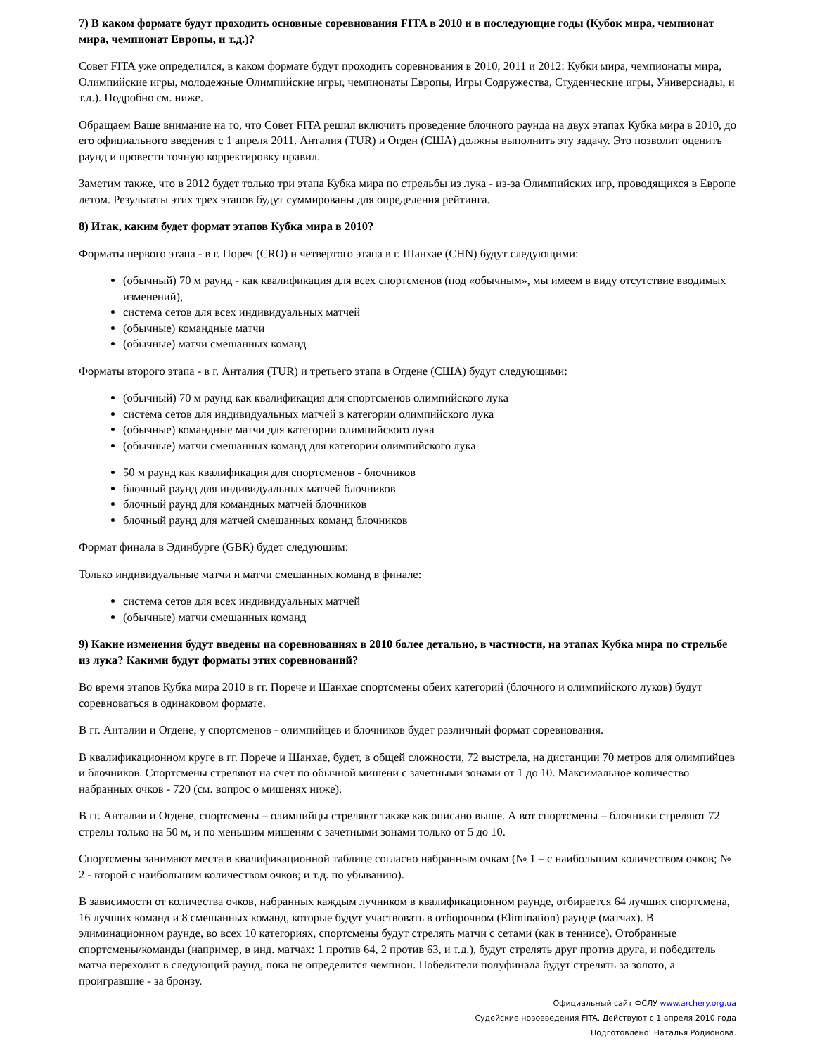7) В каком формате будут проходить основные соревнования FITA в 2010 и в последующие годы (Кубок мира, чемпионат мира, чемпионат Европы, и т.д.)?
Совет FITA уже определился, в каком формате будут проходить соревнования в 2010, 2011 и 2012: Кубки мира, чемпионаты мира, Олимпийские игры, молодежные Олимпийские игры, чемпионаты Европы, Игры Содружества, Студенческие игры, Универсиады, и т.д.). Подробно см. ниже.
Обращаем Ваше внимание на то, что Совет FITA решил включить проведение блочного раунда на двух этапах Кубка мира в 2010, до его официального введения с 1 апреля 2011. Анталия (TUR) и Огден (США) должны выполнить эту задачу. Это позволит оценить раунд и провести точную корректировку правил.
Заметим также, что в 2012 будет только три этапа Кубка мира по стрельбы из лука - из-за Олимпийских игр, проводящихся в Европе летом. Результаты этих трех этапов будут суммированы для определения рейтинга.
8) Итак, каким будет формат этапов Кубка мира в 2010?
Форматы первого этапа - в г. Пореч (CRO) и четвертого этапа в г. Шанхае (CHN) будут следующими:
(обычный) 70 м раунд - как квалификация для всех спортсменов (под «обычным», мы имеем в виду отсутствие вводимых изменений),
система сетов для всех индивидуальных матчей
(обычные) командные матчи
(обычные) матчи смешанных команд
Форматы второго этапа - в г. Анталия (TUR) и третьего этапа в Огдене (США) будут следующими:
(обычный) 70 м раунд как квалификация для спортсменов олимпийского лука
система сетов для индивидуальных матчей в категории олимпийского лука
(обычные) командные матчи для категории олимпийского лука
(обычные) матчи смешанных команд для категории олимпийского лука
50 м раунд как квалификация для спортсменов - блочников
блочный раунд для индивидуальных матчей блочников
блочный раунд для командных матчей блочников
блочный раунд для матчей смешанных команд блочников
Формат финала в Эдинбурге (GBR) будет следующим:
Только индивидуальные матчи и матчи смешанных команд в финале:
система сетов для всех индивидуальных матчей
(обычные) матчи смешанных команд
9) Какие изменения будут введены на соревнованиях в 2010 более детально, в частности, на этапах Кубка мира по стрельбе из лука? Какими будут форматы этих соревнований?
Во время этапов Кубка мира 2010 в гг. Порече и Шанхае спортсмены обеих категорий (блочного и олимпийского луков) будут соревноваться в одинаковом формате.
В гг. Анталии и Огдене, у спортсменов - олимпийцев и блочников будет различный формат соревнования.
В квалификационном круге в гг. Порече и Шанхае, будет, в общей сложности, 72 выстрела, на дистанции 70 метров для олимпийцев и блочников. Спортсмены стреляют на счет по обычной мишени с зачетными зонами от 1 до 10. Максимальное количество набранных очков - 720 (см. вопрос о мишенях ниже).
В гг. Анталии и Огдене, спортсмены – олимпийцы стреляют также как описано выше. А вот спортсмены – блочники стреляют 72 стрелы только на 50 м, и по меньшим мишеням с зачетными зонами только от 5 до 10.
Спортсмены занимают места в квалификационной таблице согласно набранным очкам (№ 1 – с наибольшим количеством очков; № 2 - второй с наибольшим количеством очков; и т.д. по убыванию).
В зависимости от количества очков, набранных каждым лучником в квалификационном раунде, отбирается 64 лучших спортсмена, 16 лучших команд и 8 смешанных команд, которые будут участвовать в отборочном (Elimination) раунде (матчах). В элиминационном раунде, во всех 10 категориях, спортсмены будут стрелять матчи с сетами (как в теннисе). Отобранные спортсмены/команды (например, в инд. матчах: 1 против 64, 2 против 63, и т.д.), будут стрелять друг против друга, и победитель матча переходит в следующий раунд, пока не определится чемпион. Победители полуфинала будут стрелять за золото, а проигравшие - за бронзу.
Официальный сайт ФСЛУ www.archery.org.ua
Судейские нововведения FITA. Действуют с 1 апреля 2010 года
Подготовлено: Наталья Родионова.